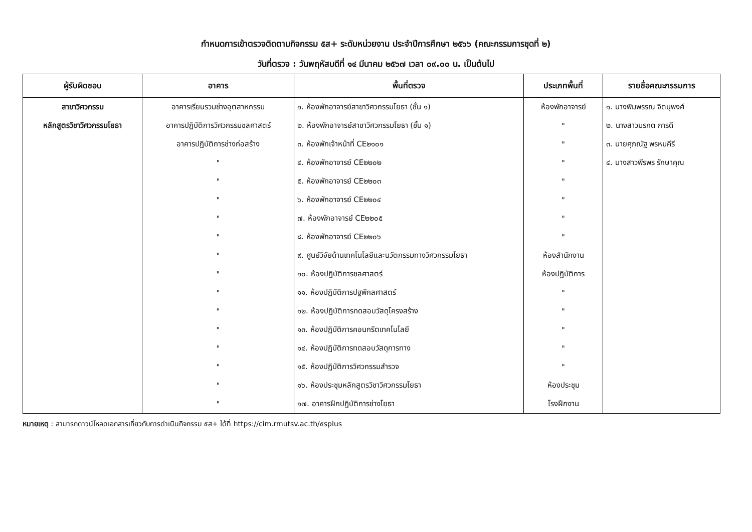กำหนดการเข้าตรวจติดตามกิจกรรม ๕ส+ ระดับหน่วยงาน ประจำปีการศึกษา ๒๕๖๖ (คณะกรรมการชุดที่ ๒)
วันที่ตรวจ : วันพฤหัสบดีที่ ๑๔ มีนาคม ๒๕๖๗ เวลา ๐๙.๐๐ น. เป็นต้นไป
| ผู้รับผิดชอบ | อาคาร | พื้นที่ตรวจ | ประเภทพื้นที่ | รายชื่อคณะกรรมการ |
| --- | --- | --- | --- | --- |
| สาขาวิศวกรรม | อาคารเรียนรวมช่างอุตสาหกรรม | ๑. ห้องพักอาจารย์สาขาวิศวกรรมโยธา (ชั้น ๑) | ห้องพักอาจารย์ | ๑. นางพิมพรรณ จิตนุพงศ์ |
| หลักสูตรวิชาวิศวกรรมโยธา | อาคารปฏิบัติการวิศวกรรมชลศาสตร์ | ๒. ห้องพักอาจารย์สาขาวิศวกรรมโยธา (ชั้น ๑) | " | ๒. นางสาวมรกต การดี |
| | อาคารปฏิบัติการช่างก่อสร้าง | ๓. ห้องพักเจ้าหน้าที่ CE๒๑๐๑ | " | ๓. นายศุภณัฐ พรหมคีรี |
| | " | ๔. ห้องพักอาจารย์ CE๒๒๐๒ | " | ๔. นางสาวพีรพร รักษาคุณ |
| | " | ๕. ห้องพักอาจารย์ CE๒๒๐๓ | " | |
| | " | ๖. ห้องพักอาจารย์ CE๒๒๐๔ | " | |
| | " | ๗. ห้องพักอาจารย์ CE๒๒๐๕ | " | |
| | " | ๘. ห้องพักอาจารย์ CE๒๒๐๖ | " | |
| | " | ๙. ศูนย์วิจัยด้านเทคโนโลยีและนวัตกรรมทางวิศวกรรมโยธา | ห้องสำนักงาน | |
| | " | ๑๐. ห้องปฏิบัติการชลศาสตร์ | ห้องปฏิบัติการ | |
| | " | ๑๑. ห้องปฏิบัติการปฐพีกลศาสตร์ | " | |
| | " | ๑๒. ห้องปฏิบัติการทดสอบวัสดุโครงสร้าง | " | |
| | " | ๑๓. ห้องปฏิบัติการคอนกรีตเทคโนโลยี | " | |
| | " | ๑๔. ห้องปฏิบัติการทดสอบวัสดุการทาง | " | |
| | " | ๑๕. ห้องปฏิบัติการวิศวกรรมสำรวจ | " | |
| | " | ๑๖. ห้องประชุมหลักสูตรวิชาวิศวกรรมโยธา | ห้องประชุม | |
| | " | ๑๗. อาคารฝึกปฏิบัติการช่างโยธา | โรงฝึกงาน | |
หมายเหตุ : สามารถดาวน์โหลดเอกสารเกี่ยวกับการดำเนินกิจกรรม ๕ส+ ได้ที่ https://cim.rmutsv.ac.th/๕splus